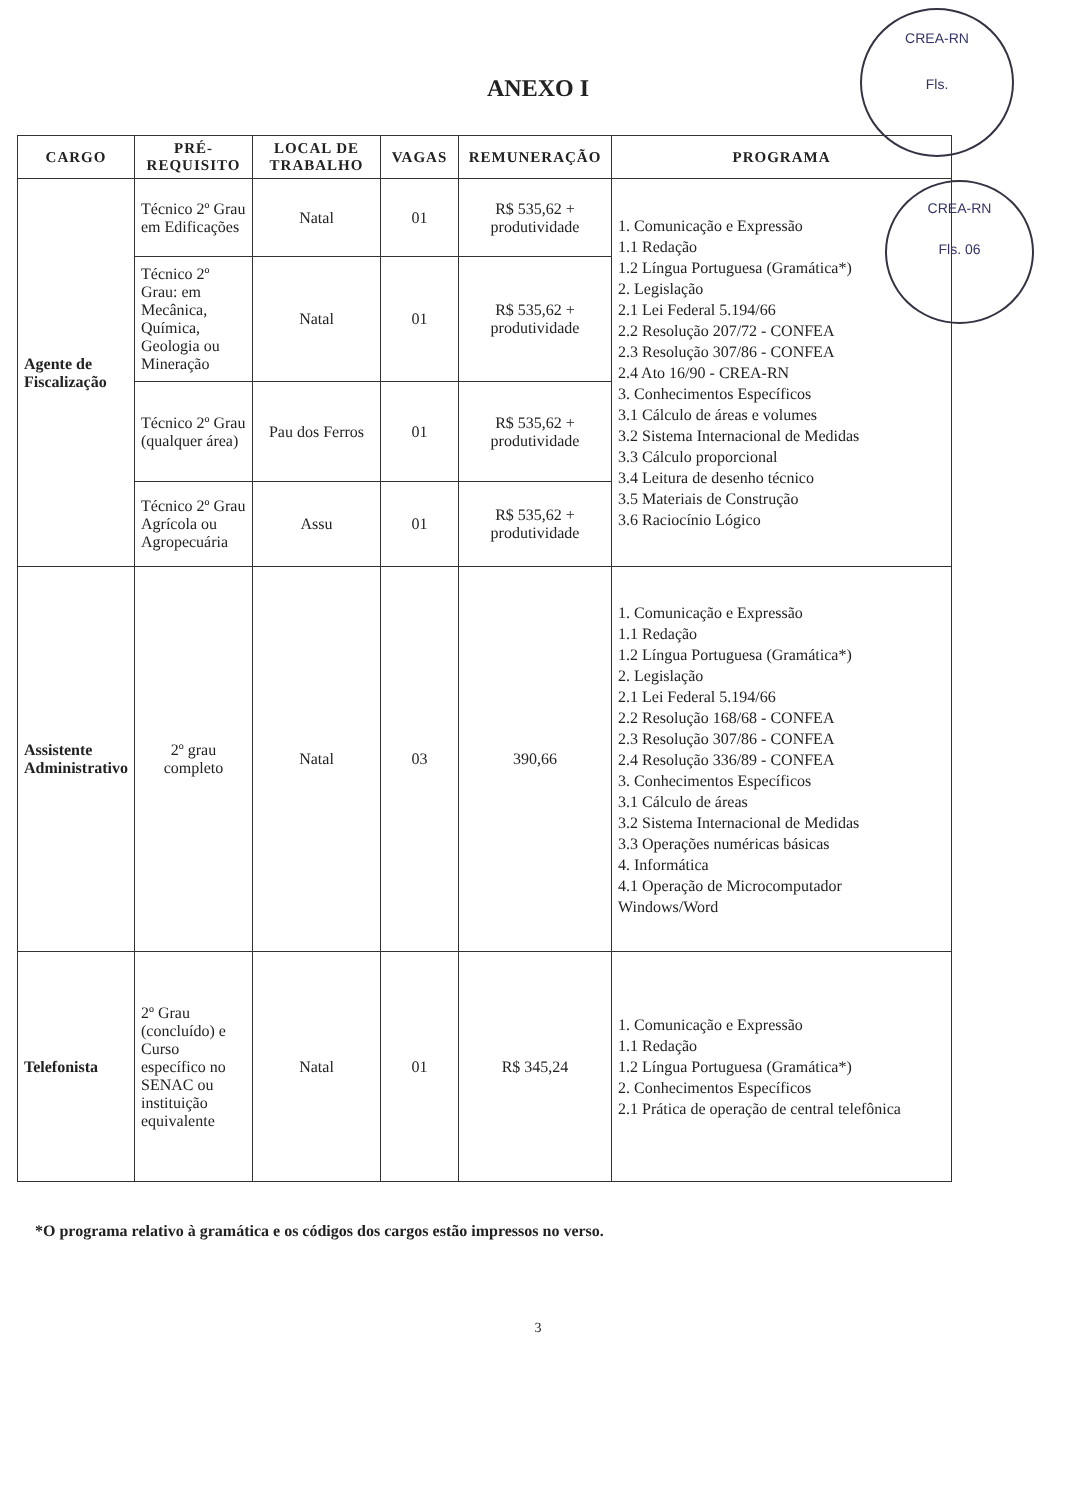CREA-RN
Fls.
CREA-RN
Fls. 06
ANEXO I
| CARGO | PRÉ- REQUISITO | LOCAL DE TRABALHO | VAGAS | REMUNERAÇÃO | PROGRAMA |
| --- | --- | --- | --- | --- | --- |
| Agente de Fiscalização | Técnico 2º Grau em Edificações | Natal | 01 | R$ 535,62 + produtividade | 1. Comunicação e Expressão 1.1 Redação 1.2 Língua Portuguesa (Gramática*) 2. Legislação 2.1 Lei Federal 5.194/66 2.2 Resolução 207/72 - CONFEA 2.3 Resolução 307/86 - CONFEA 2.4 Ato 16/90 - CREA-RN 3. Conhecimentos Específicos 3.1 Cálculo de áreas e volumes 3.2 Sistema Internacional de Medidas 3.3 Cálculo proporcional 3.4 Leitura de desenho técnico 3.5 Materiais de Construção 3.6 Raciocínio Lógico |
| | Técnico 2º Grau: em Mecânica, Química, Geologia ou Mineração | Natal | 01 | R$ 535,62 + produtividade | |
| | Técnico 2º Grau (qualquer área) | Pau dos Ferros | 01 | R$ 535,62 + produtividade | |
| | Técnico 2º Grau Agrícola ou Agropecuária | Assu | 01 | R$ 535,62 + produtividade | |
| Assistente Administrativo | 2º grau completo | Natal | 03 | 390,66 | 1. Comunicação e Expressão 1.1 Redação 1.2 Língua Portuguesa (Gramática*) 2. Legislação 2.1 Lei Federal 5.194/66 2.2 Resolução 168/68 - CONFEA 2.3 Resolução 307/86 - CONFEA 2.4 Resolução 336/89 - CONFEA 3. Conhecimentos Específicos 3.1 Cálculo de áreas 3.2 Sistema Internacional de Medidas 3.3 Operações numéricas básicas 4. Informática 4.1 Operação de Microcomputador Windows/Word |
| Telefonista | 2º Grau (concluído) e Curso específico no SENAC ou instituição equivalente | Natal | 01 | R$ 345,24 | 1. Comunicação e Expressão 1.1 Redação 1.2 Língua Portuguesa (Gramática*) 2. Conhecimentos Específicos 2.1 Prática de operação de central telefônica |
*O programa relativo à gramática e os códigos dos cargos estão impressos no verso.
3